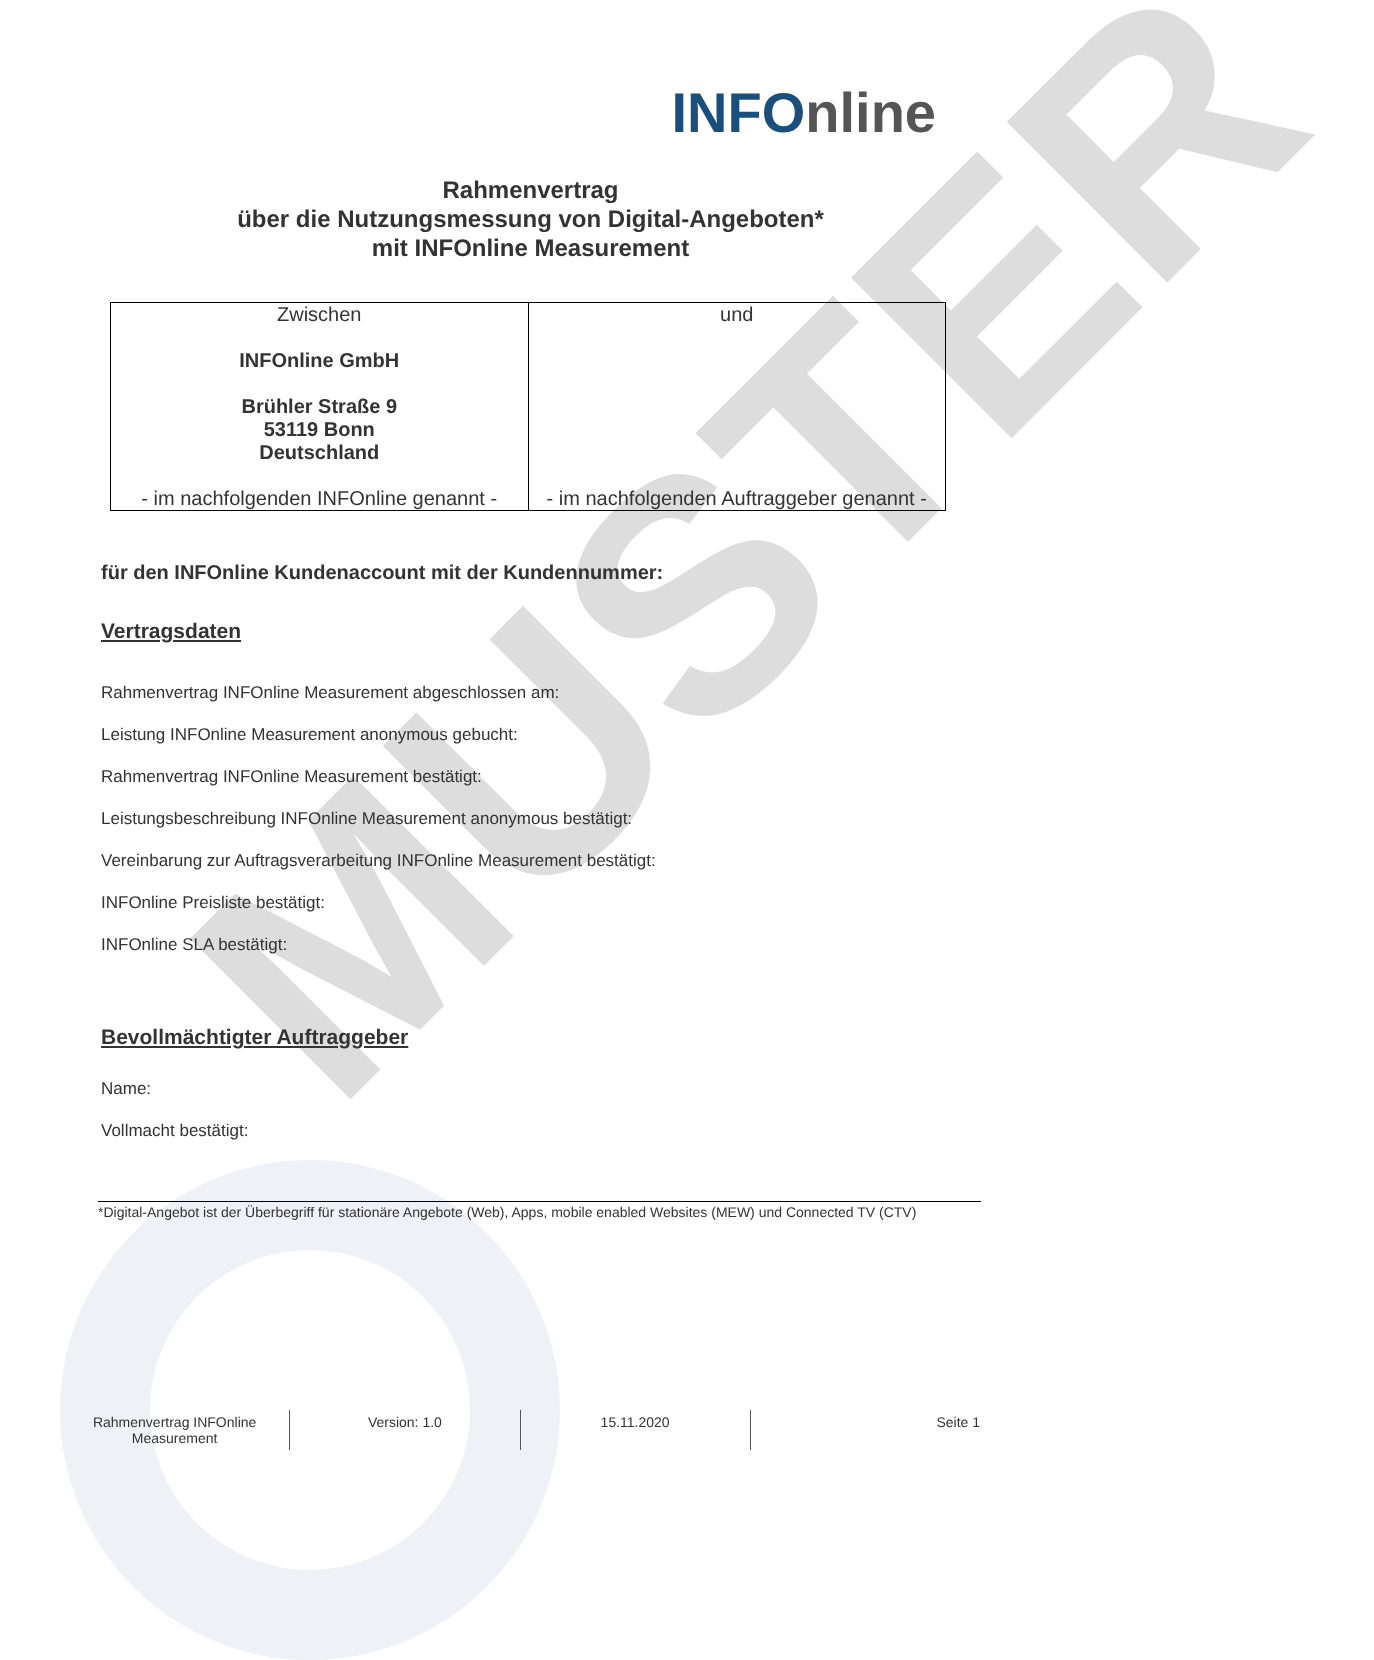MUSTER
INFOnline
Rahmenvertrag
über die Nutzungsmessung von Digital-Angeboten*
mit INFOnline Measurement
| Zwischen INFOnline GmbH Brühler Straße 9 53119 Bonn Deutschland - im nachfolgenden INFOnline genannt - | und - im nachfolgenden Auftraggeber genannt - |
für den INFOnline Kundenaccount mit der Kundennummer:
Vertragsdaten
Rahmenvertrag INFOnline Measurement abgeschlossen am:
Leistung INFOnline Measurement anonymous gebucht:
Rahmenvertrag INFOnline Measurement bestätigt:
Leistungsbeschreibung INFOnline Measurement anonymous bestätigt:
Vereinbarung zur Auftragsverarbeitung INFOnline Measurement bestätigt:
INFOnline Preisliste bestätigt:
INFOnline SLA bestätigt:
Bevollmächtigter Auftraggeber
Name:
Vollmacht bestätigt:
*Digital-Angebot ist der Überbegriff für stationäre Angebote (Web), Apps, mobile enabled Websites (MEW) und Connected TV (CTV)
Rahmenvertrag INFOnline Measurement
Version: 1.0 15.11.2020 Seite 1